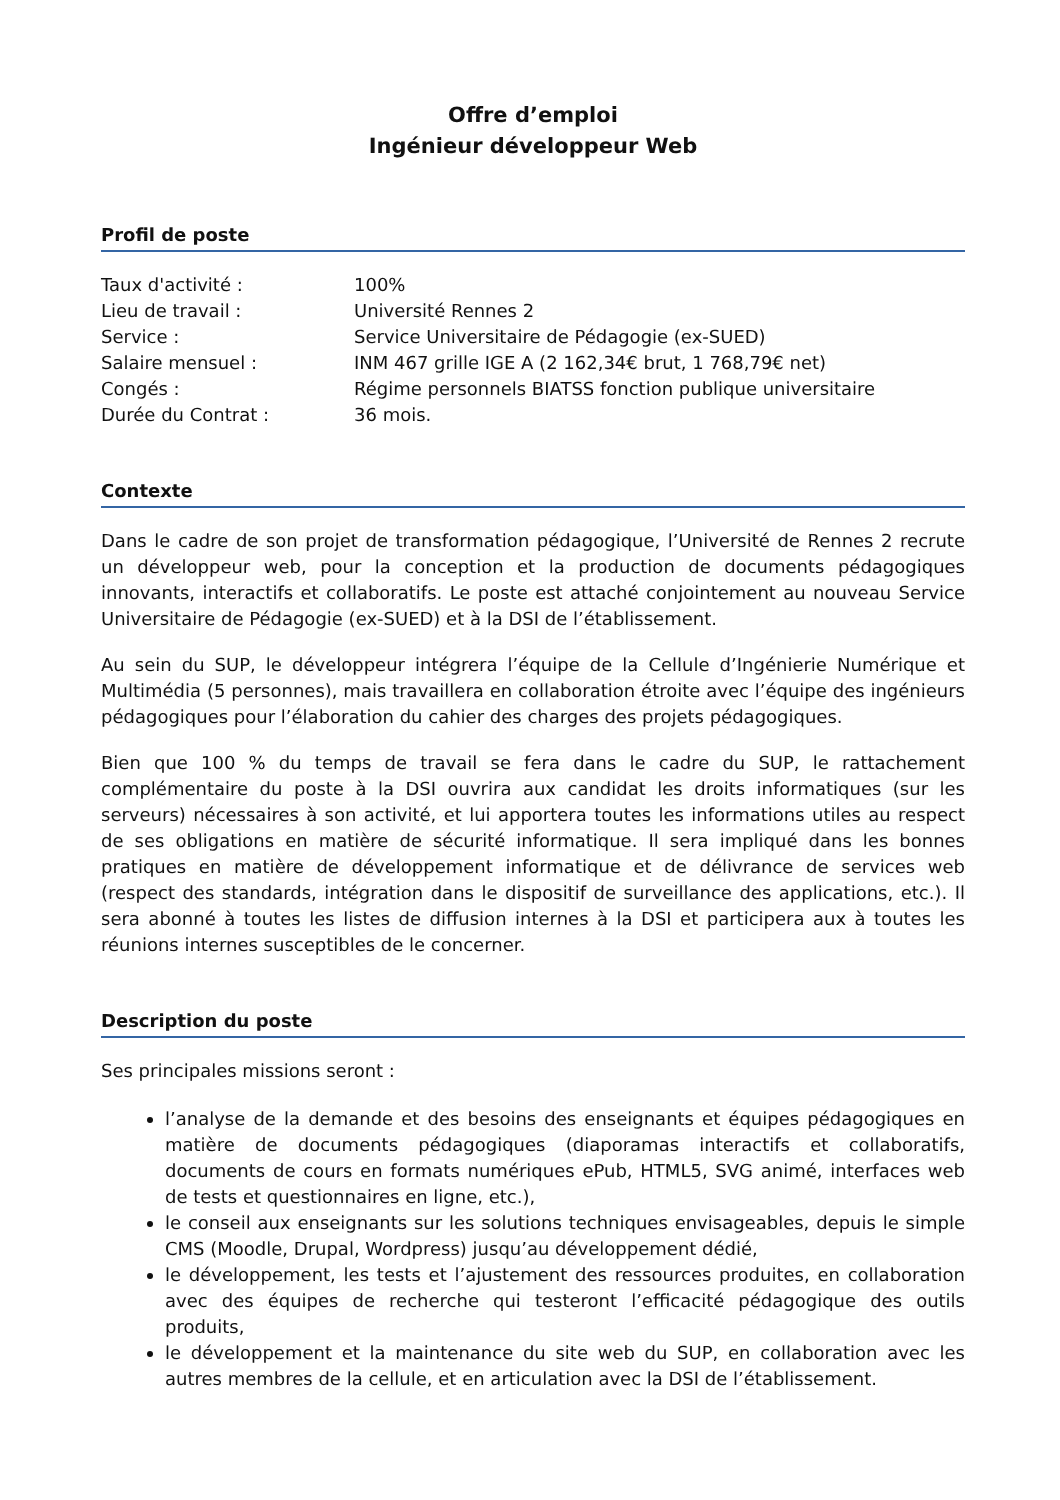Offre d’emploi
Ingénieur développeur Web
Profil de poste
Taux d'activité :
100%
Lieu de travail :
Université Rennes 2
Service :
Service Universitaire de Pédagogie (ex-SUED)
Salaire mensuel :
INM 467 grille IGE A (2 162,34€ brut, 1 768,79€ net)
Congés :
Régime personnels BIATSS fonction publique universitaire
Durée du Contrat :
36 mois.
Contexte
Dans le cadre de son projet de transformation pédagogique, l’Université de Rennes 2 recrute un développeur web, pour la conception et la production de documents pédagogiques innovants, interactifs et collaboratifs. Le poste est attaché conjointement au nouveau Service Universitaire de Pédagogie (ex-SUED) et à la DSI de l’établissement.
Au sein du SUP, le développeur intégrera l’équipe de la Cellule d’Ingénierie Numérique et Multimédia (5 personnes), mais travaillera en collaboration étroite avec l’équipe des ingénieurs pédagogiques pour l’élaboration du cahier des charges des projets pédagogiques.
Bien que 100 % du temps de travail se fera dans le cadre du SUP, le rattachement complémentaire du poste à la DSI ouvrira aux candidat les droits informatiques (sur les serveurs) nécessaires à son activité, et lui apportera toutes les informations utiles au respect de ses obligations en matière de sécurité informatique. Il sera impliqué dans les bonnes pratiques en matière de développement informatique et de délivrance de services web (respect des standards, intégration dans le dispositif de surveillance des applications, etc.). Il sera abonné à toutes les listes de diffusion internes à la DSI et participera aux à toutes les réunions internes susceptibles de le concerner.
Description du poste
Ses principales missions seront :
l’analyse de la demande et des besoins des enseignants et équipes pédagogiques en matière de documents pédagogiques (diaporamas interactifs et collaboratifs, documents de cours en formats numériques ePub, HTML5, SVG animé, interfaces web de tests et questionnaires en ligne, etc.),
le conseil aux enseignants sur les solutions techniques envisageables, depuis le simple CMS (Moodle, Drupal, Wordpress) jusqu’au développement dédié,
le développement, les tests et l’ajustement des ressources produites, en collaboration avec des équipes de recherche qui testeront l’efficacité pédagogique des outils produits,
le développement et la maintenance du site web du SUP, en collaboration avec les autres membres de la cellule, et en articulation avec la DSI de l’établissement.